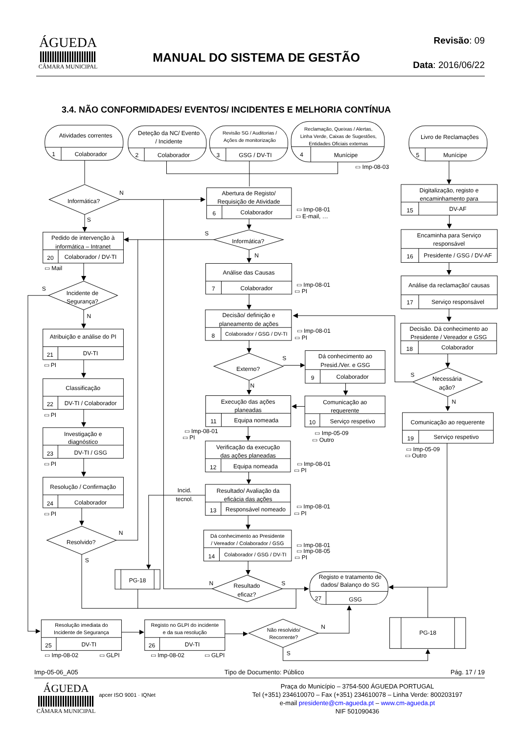ÁGUEDA
CÂMARA MUNICIPAL
MANUAL DO SISTEMA DE GESTÃO
Revisão: 09
Data: 2016/06/22
3.4. NÃO CONFORMIDADES/ EVENTOS/ INCIDENTES E MELHORIA CONTÍNUA
Atividades correntes
1
Colaborador
Deteção da NC/ Evento
/ Incidente
2
Colaborador
Revisão SG / Auditorias /
Ações de monitorização
3
GSG / DV-TI
Reclamação, Queixas / Alertas,
Linha Verde, Caixas de Sugestões,
Entidades Oficiais externas
4
Munícipe
Livro de Reclamações
5
Munícipe
▭ Imp-08-03
Informática?
N
S
Abertura de Registo/
Requisição de Atividade
6
Colaborador
▭ Imp-08-01
▭ E-mail, …
Informática?
S
N
Pedido de intervenção à
informática – Intranet
20
Colaborador / DV-TI
▭ Mail
Incidente de
Segurança?
S
N
Análise das Causas
7
Colaborador
▭ Imp-08-01
▭ PI
Decisão/ definição e
planeamento de ações
8
Colaborador / GSG / DV-TI
▭ Imp-08-01
▭ PI
Externo?
S
N
Dá conhecimento ao
Presid./Ver. e GSG
9
Colaborador
Comunicação ao
requerente
10
Serviço respetivo
▭ Imp-05-09
▭ Outro
Execução das ações
planeadas
11
Equipa nomeada
▭ Imp-08-01
▭ PI
Verificação da execução
das ações planeadas
12
Equipa nomeada
▭ Imp-08-01
▭ PI
Resultado/ Avaliação da
eficácia das ações
13
Responsável nomeado
Incid.
tecnol.
▭ Imp-08-01
▭ PI
Dá conhecimento ao Presidente
/ Vereador / Colaborador / GSG
14
Colaborador / GSG / DV-TI
▭ Imp-08-01
▭ Imp-08-05
▭ PI
Resultado
eficaz?
N
S
Registo e tratamento de
dados/ Balanço do SG
27
GSG
Atribuição e análise do PI
21
DV-TI
▭ PI
Classificação
22
DV-TI / Colaborador
▭ PI
Investigação e
diagnóstico
23
DV-TI / GSG
▭ PI
Resolução / Confirmação
24
Colaborador
▭ PI
Resolvido?
N
S
PG-18
Digitalização, registo e
encaminhamento para
15
DV-AF
Encaminha para Serviço
responsável
16
Presidente / GSG / DV-AF
Análise da reclamação/ causas
17
Serviço responsável
Decisão. Dá conhecimento ao
Presidente / Vereador e GSG
18
Colaborador
Necessária
ação?
S
N
Comunicação ao requerente
19
Serviço respetivo
▭ Imp-05-09
▭ Outro
PG-18
Resolução imediata do
Incidente de Segurança
25
DV-TI
▭ Imp-08-02
▭ GLPI
Registo no GLPI do incidente
e da sua resolução
26
DV-TI
▭ Imp-08-02
▭ GLPI
Não resolvido/
Recorrente?
N
S
Imp-05-06_A05 Tipo de Documento: Público Pág. 17 / 19
ÁGUEDA
CÂMARA MUNICIPAL
apcer ISO 9001 · IQNet
Praça do Município – 3754-500 ÁGUEDA PORTUGAL
Tel (+351) 234610070 – Fax (+351) 234610078 – Linha Verde: 800203197
e-mail presidente@cm-agueda.pt – www.cm-agueda.pt
NIF 501090436